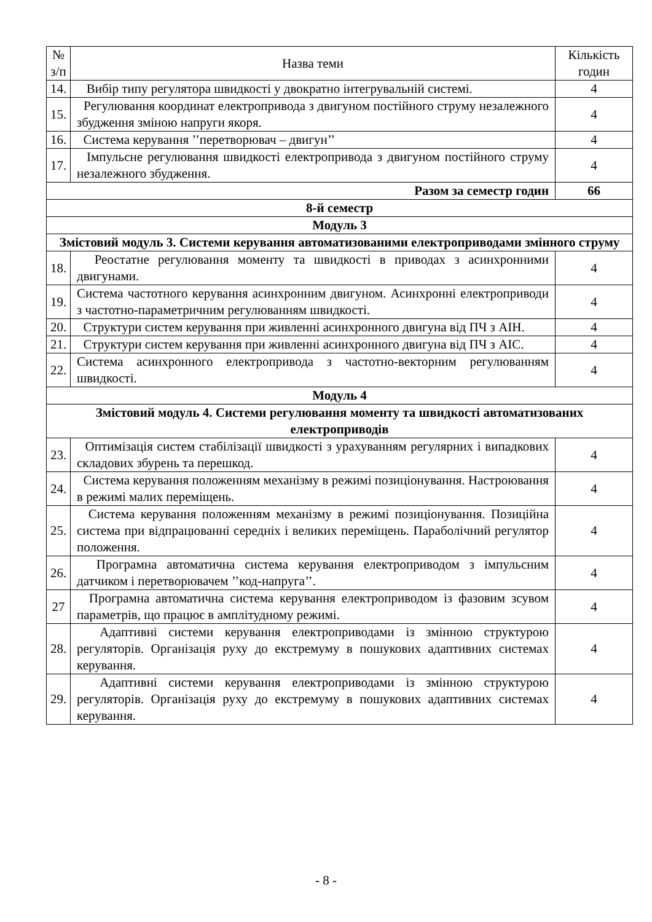| № з/п | Назва теми | Кількість годин |
| --- | --- | --- |
| 14. | Вибір типу регулятора швидкості у двократно інтегрувальній системі. | 4 |
| 15. | Регулювання координат електропривода з двигуном постійного струму незалежного збудження зміною напруги якоря. | 4 |
| 16. | Система керування ’’перетворювач – двигун’’ | 4 |
| 17. | Імпульсне регулювання швидкості електропривода з двигуном постійного струму незалежного збудження. | 4 |
| Разом за семестр годин | | 66 |
| 8-й семестр | | |
| Модуль 3 | | |
| Змістовий модуль 3. Системи керування автоматизованими електроприводами змінного струму | | |
| 18. | Реостатне регулювання моменту та швидкості в приводах з асинхронними двигунами. | 4 |
| 19. | Система частотного керування асинхронним двигуном. Асинхронні електроприводи з частотно-параметричним регулюванням швидкості. | 4 |
| 20. | Структури систем керування при живленні асинхронного двигуна від ПЧ з АІН. | 4 |
| 21. | Структури систем керування при живленні асинхронного двигуна від ПЧ з АІС. | 4 |
| 22. | Система асинхронного електропривода з частотно-векторним регулюванням швидкості. | 4 |
| Модуль 4 | | |
| Змістовий модуль 4. Системи регулювання моменту та швидкості автоматизованих електроприводів | | |
| 23. | Оптимізація систем стабілізації швидкості з урахуванням регулярних і випадкових складових збурень та перешкод. | 4 |
| 24. | Система керування положенням механізму в режимі позиціонування. Настроювання в режимі малих переміщень. | 4 |
| 25. | Система керування положенням механізму в режимі позиціонування. Позиційна система при відпрацюванні середніх і великих переміщень. Параболічний регулятор положення. | 4 |
| 26. | Програмна автоматична система керування електроприводом з імпульсним датчиком і перетворювачем ’’код-напруга’’. | 4 |
| 27 | Програмна автоматична система керування електроприводом із фазовим зсувом параметрів, що працює в амплітудному режимі. | 4 |
| 28. | Адаптивні системи керування електроприводами із змінною структурою регуляторів. Організація руху до екстремуму в пошукових адаптивних системах керування. | 4 |
| 29. | Адаптивні системи керування електроприводами із змінною структурою регуляторів. Організація руху до екстремуму в пошукових адаптивних системах керування. | 4 |
- 8 -